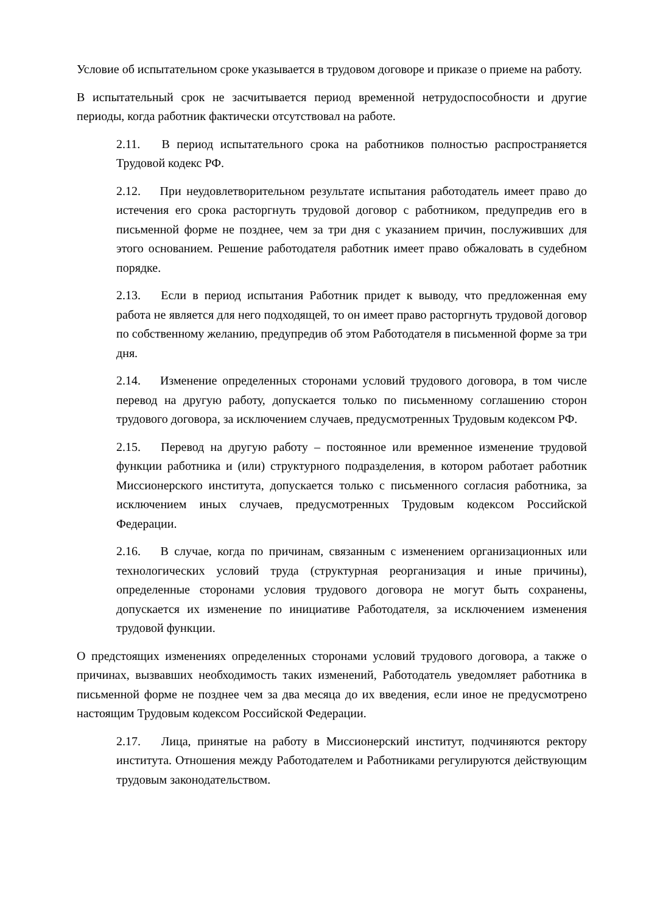Условие об испытательном сроке указывается в трудовом договоре и приказе о приеме на работу.
В испытательный срок не засчитывается период временной нетрудоспособности и другие периоды, когда работник фактически отсутствовал на работе.
2.11. В период испытательного срока на работников полностью распространяется Трудовой кодекс РФ.
2.12. При неудовлетворительном результате испытания работодатель имеет право до истечения его срока расторгнуть трудовой договор с работником, предупредив его в письменной форме не позднее, чем за три дня с указанием причин, послуживших для этого основанием. Решение работодателя работник имеет право обжаловать в судебном порядке.
2.13. Если в период испытания Работник придет к выводу, что предложенная ему работа не является для него подходящей, то он имеет право расторгнуть трудовой договор по собственному желанию, предупредив об этом Работодателя в письменной форме за три дня.
2.14. Изменение определенных сторонами условий трудового договора, в том числе перевод на другую работу, допускается только по письменному соглашению сторон трудового договора, за исключением случаев, предусмотренных Трудовым кодексом РФ.
2.15. Перевод на другую работу – постоянное или временное изменение трудовой функции работника и (или) структурного подразделения, в котором работает работник Миссионерского института, допускается только с письменного согласия работника, за исключением иных случаев, предусмотренных Трудовым кодексом Российской Федерации.
2.16. В случае, когда по причинам, связанным с изменением организационных или технологических условий труда (структурная реорганизация и иные причины), определенные сторонами условия трудового договора не могут быть сохранены, допускается их изменение по инициативе Работодателя, за исключением изменения трудовой функции.
О предстоящих изменениях определенных сторонами условий трудового договора, а также о причинах, вызвавших необходимость таких изменений, Работодатель уведомляет работника в письменной форме не позднее чем за два месяца до их введения, если иное не предусмотрено настоящим Трудовым кодексом Российской Федерации.
2.17. Лица, принятые на работу в Миссионерский институт, подчиняются ректору института. Отношения между Работодателем и Работниками регулируются действующим трудовым законодательством.